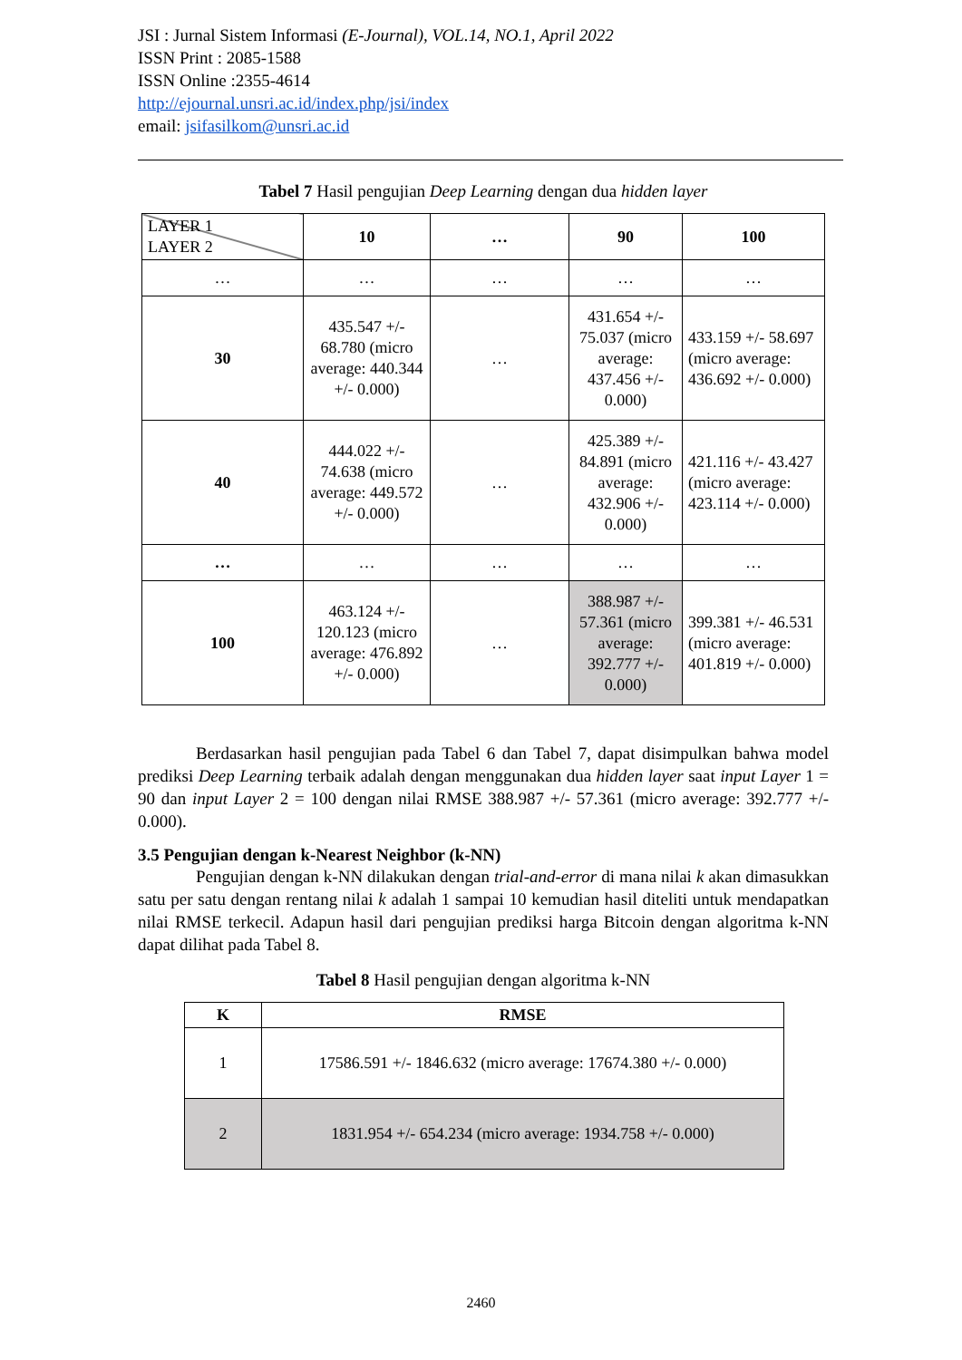JSI : Jurnal Sistem Informasi (E-Journal), VOL.14, NO.1, April 2022
ISSN Print : 2085-1588
ISSN Online :2355-4614
http://ejournal.unsri.ac.id/index.php/jsi/index
email: jsifasilkom@unsri.ac.id
Tabel 7 Hasil pengujian Deep Learning dengan dua hidden layer
| LAYER 1 LAYER 2 | 10 | … | 90 | 100 |
| --- | --- | --- | --- | --- |
| … | … | … | … | … |
| 30 | 435.547 +/- 68.780 (micro average: 440.344 +/- 0.000) | … | 431.654 +/- 75.037 (micro average: 437.456 +/- 0.000) | 433.159 +/- 58.697 (micro average: 436.692 +/- 0.000) |
| 40 | 444.022 +/- 74.638 (micro average: 449.572 +/- 0.000) | … | 425.389 +/- 84.891 (micro average: 432.906 +/- 0.000) | 421.116 +/- 43.427 (micro average: 423.114 +/- 0.000) |
| … | … | … | … | … |
| 100 | 463.124 +/- 120.123 (micro average: 476.892 +/- 0.000) | … | 388.987 +/- 57.361 (micro average: 392.777 +/- 0.000) | 399.381 +/- 46.531 (micro average: 401.819 +/- 0.000) |
Berdasarkan hasil pengujian pada Tabel 6 dan Tabel 7, dapat disimpulkan bahwa model prediksi Deep Learning terbaik adalah dengan menggunakan dua hidden layer saat input Layer 1 = 90 dan input Layer 2 = 100 dengan nilai RMSE 388.987 +/- 57.361 (micro average: 392.777 +/- 0.000).
3.5 Pengujian dengan k-Nearest Neighbor (k-NN)
Pengujian dengan k-NN dilakukan dengan trial-and-error di mana nilai k akan dimasukkan satu per satu dengan rentang nilai k adalah 1 sampai 10 kemudian hasil diteliti untuk mendapatkan nilai RMSE terkecil. Adapun hasil dari pengujian prediksi harga Bitcoin dengan algoritma k-NN dapat dilihat pada Tabel 8.
Tabel 8 Hasil pengujian dengan algoritma k-NN
| K | RMSE |
| --- | --- |
| 1 | 17586.591 +/- 1846.632 (micro average: 17674.380 +/- 0.000) |
| 2 | 1831.954 +/- 654.234 (micro average: 1934.758 +/- 0.000) |
2460